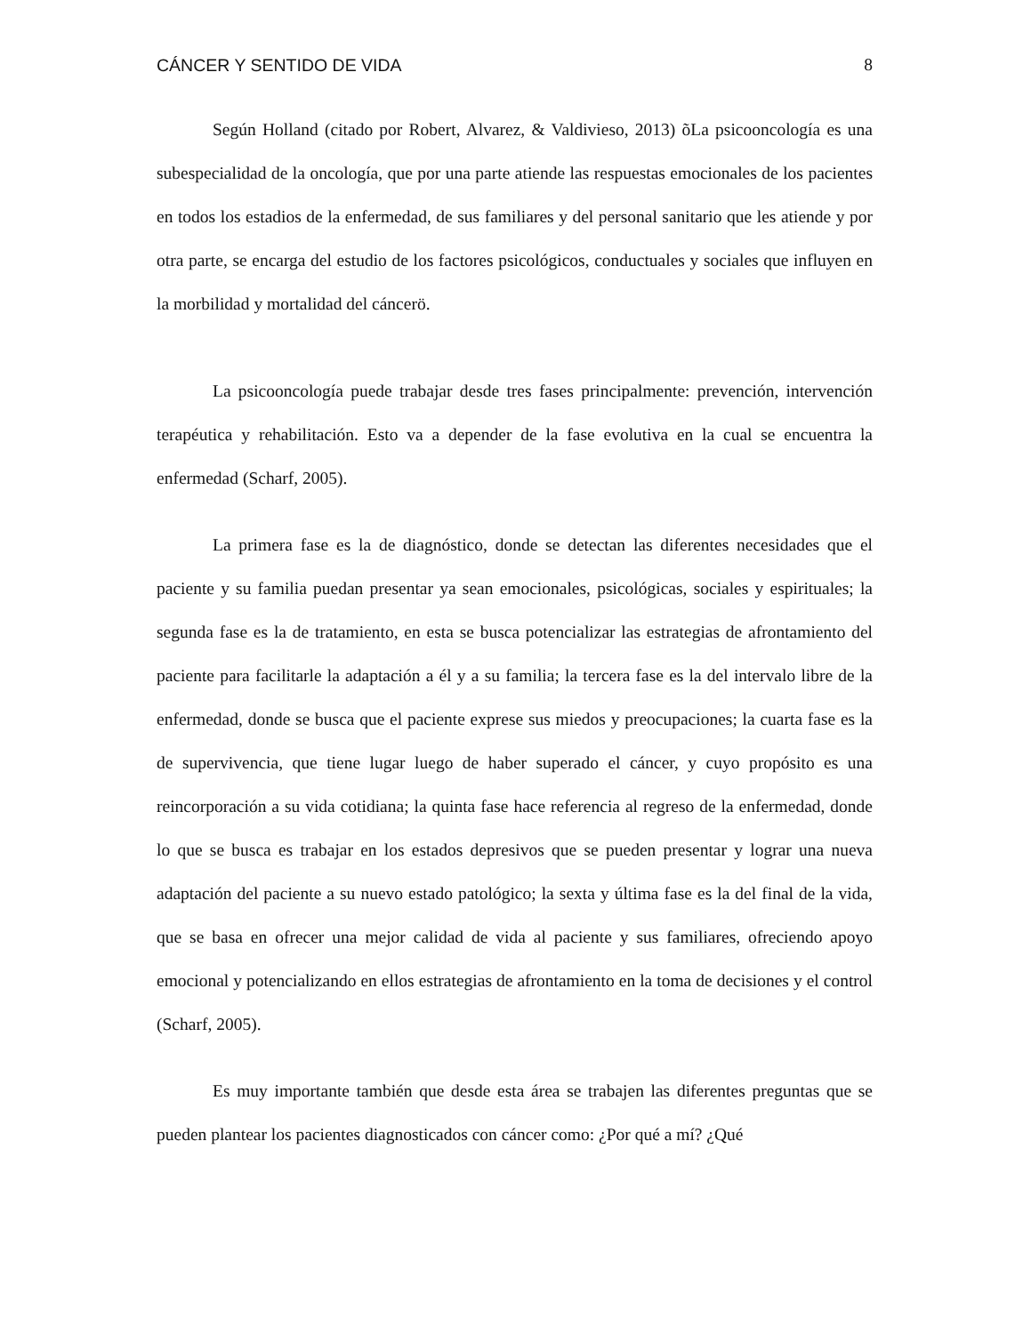CÁNCER Y SENTIDO DE VIDA 8
Según Holland (citado por Robert, Alvarez, & Valdivieso, 2013) õLa psicooncología es una subespecialidad de la oncología, que por una parte atiende las respuestas emocionales de los pacientes en todos los estadios de la enfermedad, de sus familiares y del personal sanitario que les atiende y por otra parte, se encarga del estudio de los factores psicológicos, conductuales y sociales que influyen en la morbilidad y mortalidad del cáncerö.
La psicooncología puede trabajar desde tres fases principalmente: prevención, intervención terapéutica y rehabilitación. Esto va a depender de la fase evolutiva en la cual se encuentra la enfermedad (Scharf, 2005).
La primera fase es la de diagnóstico, donde se detectan las diferentes necesidades que el paciente y su familia puedan presentar ya sean emocionales, psicológicas, sociales y espirituales; la segunda fase es la de tratamiento, en esta se busca potencializar las estrategias de afrontamiento del paciente para facilitarle la adaptación a él y a su familia; la tercera fase es la del intervalo libre de la enfermedad, donde se busca que el paciente exprese sus miedos y preocupaciones; la cuarta fase es la de supervivencia, que tiene lugar luego de haber superado el cáncer, y cuyo propósito es una reincorporación a su vida cotidiana; la quinta fase hace referencia al regreso de la enfermedad, donde lo que se busca es trabajar en los estados depresivos que se pueden presentar y lograr una nueva adaptación del paciente a su nuevo estado patológico; la sexta y última fase es la del final de la vida, que se basa en ofrecer una mejor calidad de vida al paciente y sus familiares, ofreciendo apoyo emocional y potencializando en ellos estrategias de afrontamiento en la toma de decisiones y el control (Scharf, 2005).
Es muy importante también que desde esta área se trabajen las diferentes preguntas que se pueden plantear los pacientes diagnosticados con cáncer como: ¿Por qué a mí? ¿Qué